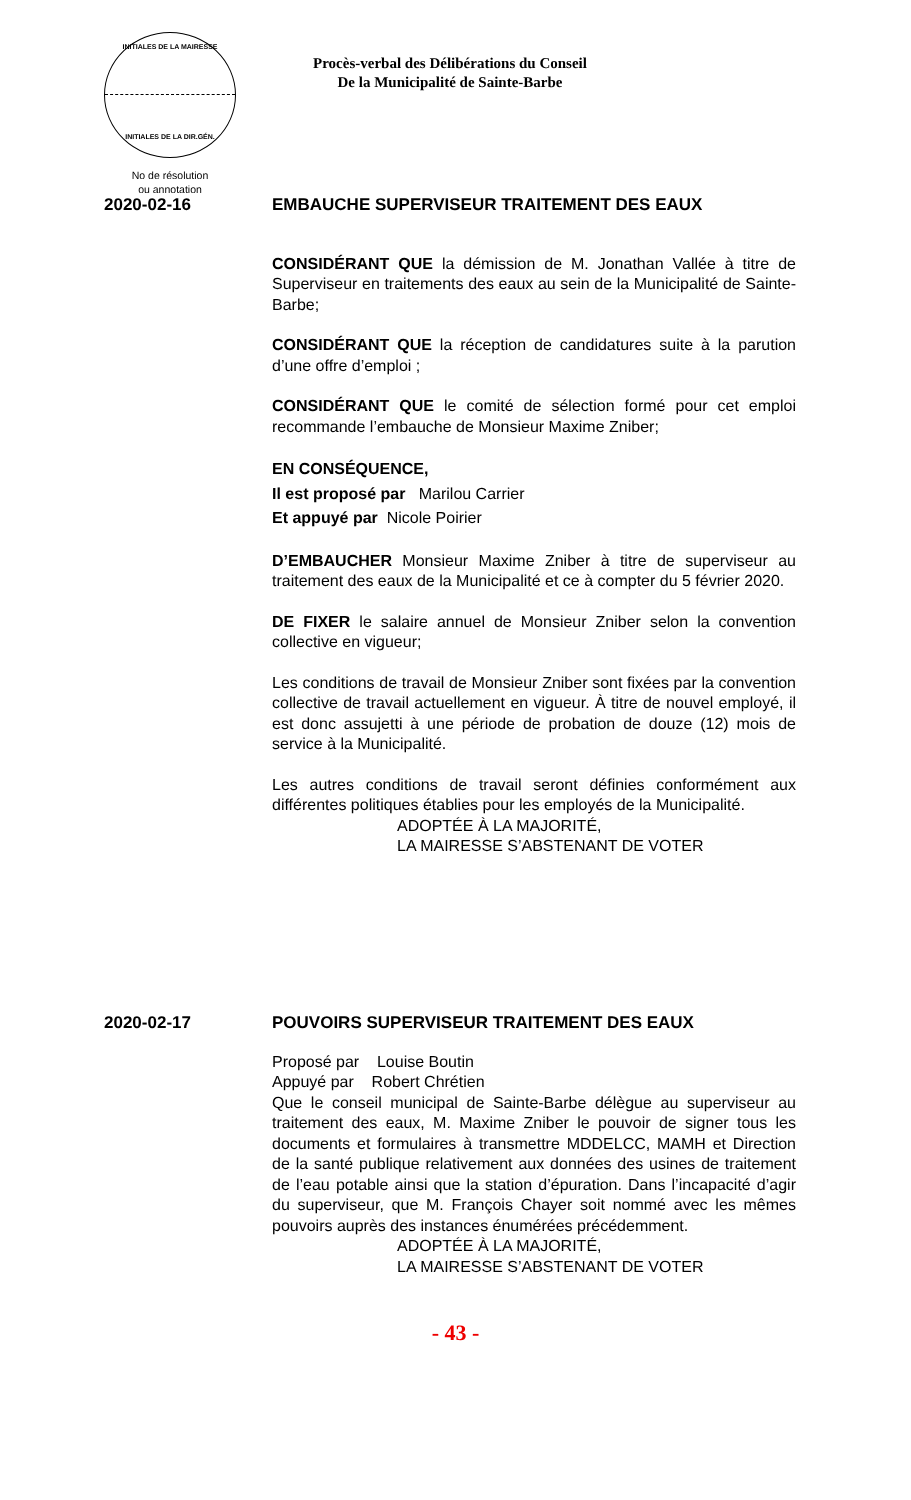INITIALES DE LA MAIRESSE
INITIALES DE LA DIR.GÉN.
Procès-verbal des Délibérations du Conseil
De la Municipalité de Sainte-Barbe
No de résolution
ou annotation
2020-02-16
EMBAUCHE SUPERVISEUR TRAITEMENT DES EAUX
CONSIDÉRANT QUE la démission de M. Jonathan Vallée à titre de Superviseur en traitements des eaux au sein de la Municipalité de Sainte-Barbe;
CONSIDÉRANT QUE la réception de candidatures suite à la parution d’une offre d’emploi ;
CONSIDÉRANT QUE le comité de sélection formé pour cet emploi recommande l’embauche de Monsieur Maxime Zniber;
EN CONSÉQUENCE,
Il est proposé par Marilou Carrier
Et appuyé par Nicole Poirier
D’EMBAUCHER Monsieur Maxime Zniber à titre de superviseur au traitement des eaux de la Municipalité et ce à compter du 5 février 2020.
DE FIXER le salaire annuel de Monsieur Zniber selon la convention collective en vigueur;
Les conditions de travail de Monsieur Zniber sont fixées par la convention collective de travail actuellement en vigueur. À titre de nouvel employé, il est donc assujetti à une période de probation de douze (12) mois de service à la Municipalité.
Les autres conditions de travail seront définies conformément aux différentes politiques établies pour les employés de la Municipalité.
ADOPTÉE À LA MAJORITÉ,
LA MAIRESSE S’ABSTENANT DE VOTER
2020-02-17
POUVOIRS SUPERVISEUR TRAITEMENT DES EAUX
Proposé par Louise Boutin
Appuyé par Robert Chrétien
Que le conseil municipal de Sainte-Barbe délègue au superviseur au traitement des eaux, M. Maxime Zniber le pouvoir de signer tous les documents et formulaires à transmettre MDDELCC, MAMH et Direction de la santé publique relativement aux données des usines de traitement de l’eau potable ainsi que la station d’épuration. Dans l’incapacité d’agir du superviseur, que M. François Chayer soit nommé avec les mêmes pouvoirs auprès des instances énumérées précédemment.
ADOPTÉE À LA MAJORITÉ,
LA MAIRESSE S’ABSTENANT DE VOTER
- 43 -